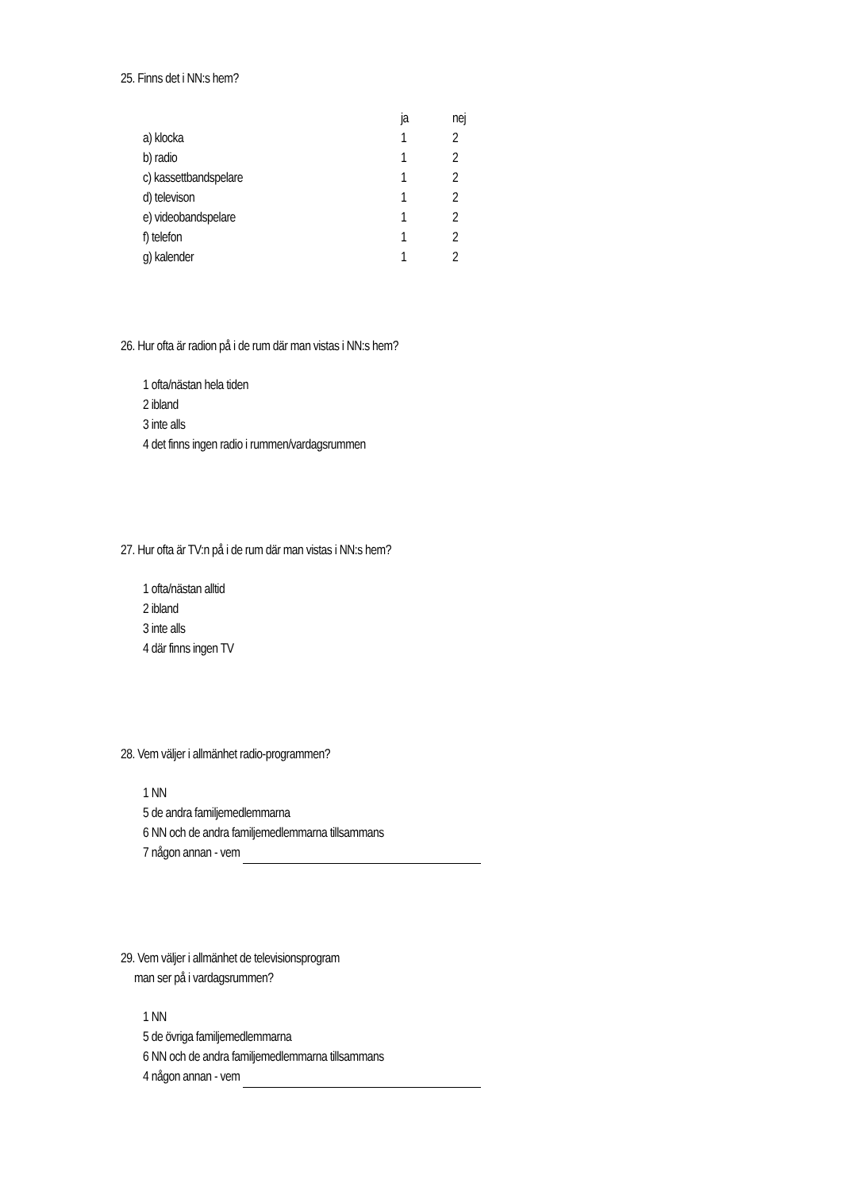25. Finns det i NN:s hem?
| | ja | nej |
| --- | --- | --- |
| a) klocka | 1 | 2 |
| b) radio | 1 | 2 |
| c) kassettbandspelare | 1 | 2 |
| d) televison | 1 | 2 |
| e) videobandspelare | 1 | 2 |
| f) telefon | 1 | 2 |
| g) kalender | 1 | 2 |
26. Hur ofta är radion på i de rum där man vistas i NN:s hem?
1 ofta/nästan hela tiden
2 ibland
3 inte alls
4 det finns ingen radio i rummen/vardagsrummen
27. Hur ofta är TV:n på i de rum där man vistas i NN:s hem?
1 ofta/nästan alltid
2 ibland
3 inte alls
4 där finns ingen TV
28. Vem väljer i allmänhet radio-programmen?
1 NN
5 de andra familjemedlemmarna
6 NN och de andra familjemedlemmarna tillsammans
7 någon annan - vem
29. Vem väljer i allmänhet de televisionsprogram
man ser på i vardagsrummen?
1 NN
5 de övriga familjemedlemmarna
6 NN och de andra familjemedlemmarna tillsammans
4 någon annan - vem